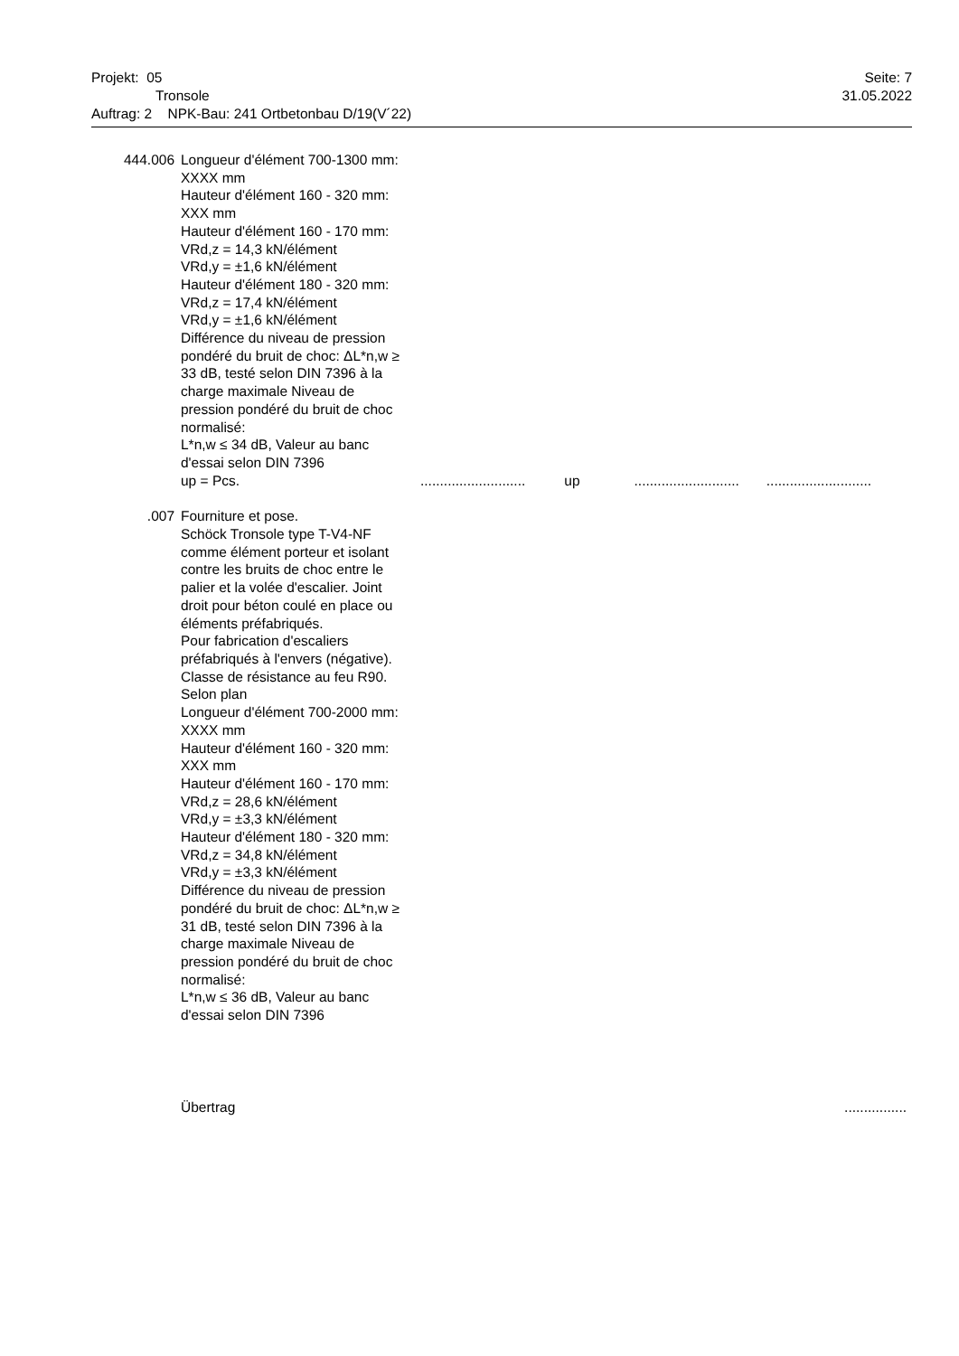Projekt: 05
Tronsole
Auftrag: 2 NPK-Bau: 241 Ortbetonbau D/19(V´22)
Seite: 7
31.05.2022
444.006 Longueur d'élément 700-1300 mm: XXXX mm
Hauteur d'élément 160 - 320 mm: XXX mm
Hauteur d'élément 160 - 170 mm:
VRd,z = 14,3 kN/élément
VRd,y = ±1,6 kN/élément
Hauteur d'élément 180 - 320 mm:
VRd,z = 17,4 kN/élément
VRd,y = ±1,6 kN/élément
Différence du niveau de pression pondéré du bruit de choc: ΔL*n,w ≥ 33 dB, testé selon DIN 7396 à la charge maximale Niveau de pression pondéré du bruit de choc normalisé:
L*n,w ≤ 34 dB, Valeur au banc d'essai selon DIN 7396
up = Pcs.
........................... up......................................................
.007 Fourniture et pose.
Schöck Tronsole type T-V4-NF comme élément porteur et isolant contre les bruits de choc entre le palier et la volée d'escalier. Joint droit pour béton coulé en place ou éléments préfabriqués.
Pour fabrication d'escaliers préfabriqués à l'envers (négative).
Classe de résistance au feu R90.
Selon plan
Longueur d'élément 700-2000 mm: XXXX mm
Hauteur d'élément 160 - 320 mm: XXX mm
Hauteur d'élément 160 - 170 mm:
VRd,z = 28,6 kN/élément
VRd,y = ±3,3 kN/élément
Hauteur d'élément 180 - 320 mm:
VRd,z = 34,8 kN/élément
VRd,y = ±3,3 kN/élément
Différence du niveau de pression pondéré du bruit de choc: ΔL*n,w ≥ 31 dB, testé selon DIN 7396 à la charge maximale Niveau de pression pondéré du bruit de choc normalisé:
L*n,w ≤ 36 dB, Valeur au banc d'essai selon DIN 7396
Übertrag ................